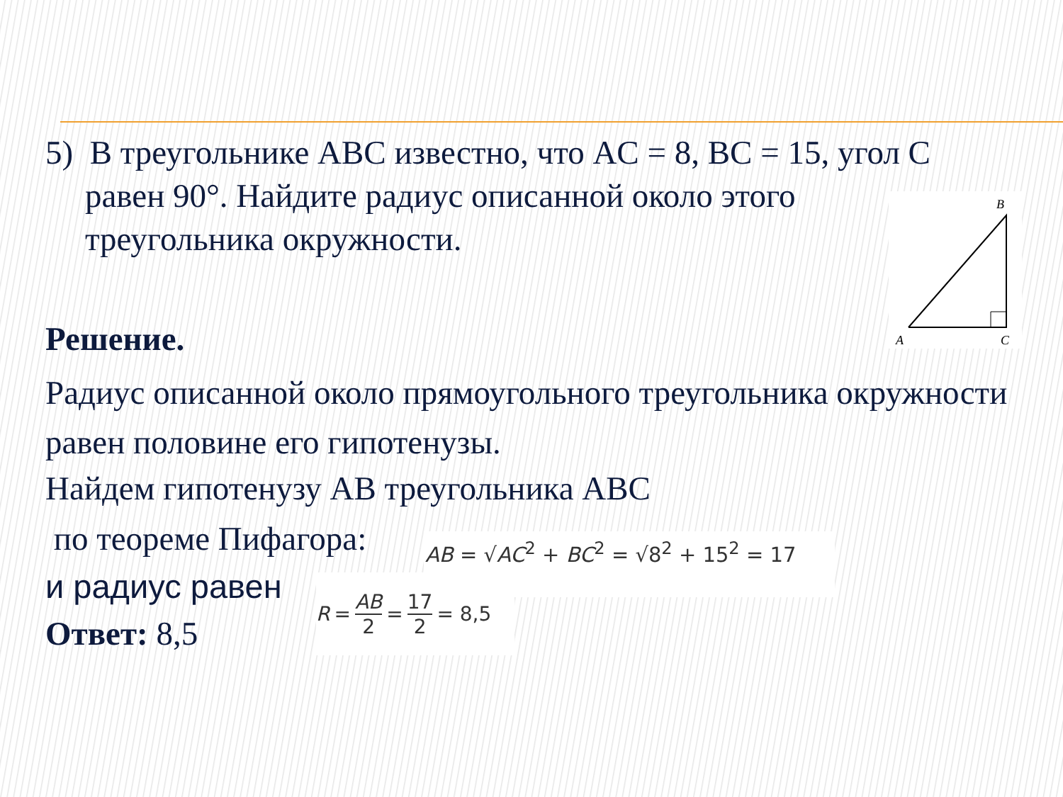5) В треугольнике ABC известно, что AC = 8, BC = 15, угол C
равен 90°. Найдите радиус описанной около этого
треугольника окружности.
Решение.
Радиус описанной около прямоугольного треугольника окружности равен половине его гипотенузы.
Найдем гипотенузу AB треугольника ABC
по теореме Пифагора:
и радиус равен
Ответ: 8,5
B
A
C
AB = √AC<sup>2</sup> + BC<sup>2</sup> = √8<sup>2</sup> + 15<sup>2</sup> = 17
R = AB 2 = 17 2 = 8,5